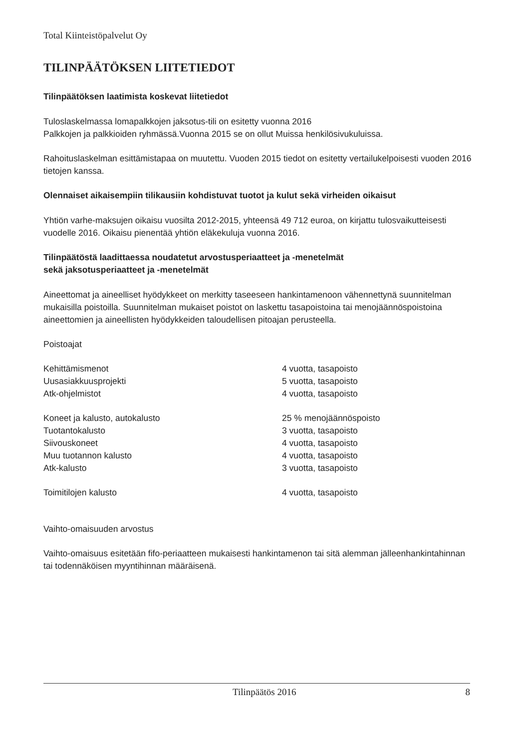Total Kiinteistöpalvelut Oy
TILINPÄÄTÖKSEN LIITETIEDOT
Tilinpäätöksen laatimista koskevat liitetiedot
Tuloslaskelmassa lomapalkkojen jaksotus-tili on esitetty vuonna 2016
Palkkojen ja palkkioiden ryhmässä.Vuonna 2015 se on ollut Muissa henkilösivukuluissa.
Rahoituslaskelman esittämistapaa on muutettu. Vuoden 2015 tiedot on esitetty vertailukelpoisesti vuoden 2016 tietojen kanssa.
Olennaiset aikaisempiin tilikausiin kohdistuvat tuotot ja kulut sekä virheiden oikaisut
Yhtiön varhe-maksujen oikaisu vuosilta 2012-2015, yhteensä 49 712 euroa, on kirjattu tulosvaikutteisesti vuodelle 2016. Oikaisu pienentää yhtiön eläkekuluja vuonna 2016.
Tilinpäätöstä laadittaessa noudatetut arvostusperiaatteet ja -menetelmät
sekä jaksotusperiaatteet ja -menetelmät
Aineettomat ja aineelliset hyödykkeet on merkitty taseeseen hankintamenoon vähennettynä suunnitelman mukaisilla poistoilla. Suunnitelman mukaiset poistot on laskettu tasapoistoina tai menojäännöspoistoina aineettomien ja aineellisten hyödykkeiden taloudellisen pitoajan perusteella.
Poistoajat
| Kehittämismenot | 4 vuotta, tasapoisto |
| Uusasiakkuusprojekti | 5 vuotta, tasapoisto |
| Atk-ohjelmistot | 4 vuotta, tasapoisto |
| Koneet ja kalusto, autokalusto | 25 % menojäännöspoisto |
| Tuotantokalusto | 3 vuotta, tasapoisto |
| Siivouskoneet | 4 vuotta, tasapoisto |
| Muu tuotannon kalusto | 4 vuotta, tasapoisto |
| Atk-kalusto | 3 vuotta, tasapoisto |
| Toimitilojen kalusto | 4 vuotta, tasapoisto |
Vaihto-omaisuuden arvostus
Vaihto-omaisuus esitetään fifo-periaatteen mukaisesti hankintamenon tai sitä alemman jälleenhankintahinnan tai todennäköisen myyntihinnan määräisenä.
Tilinpäätös 2016 8